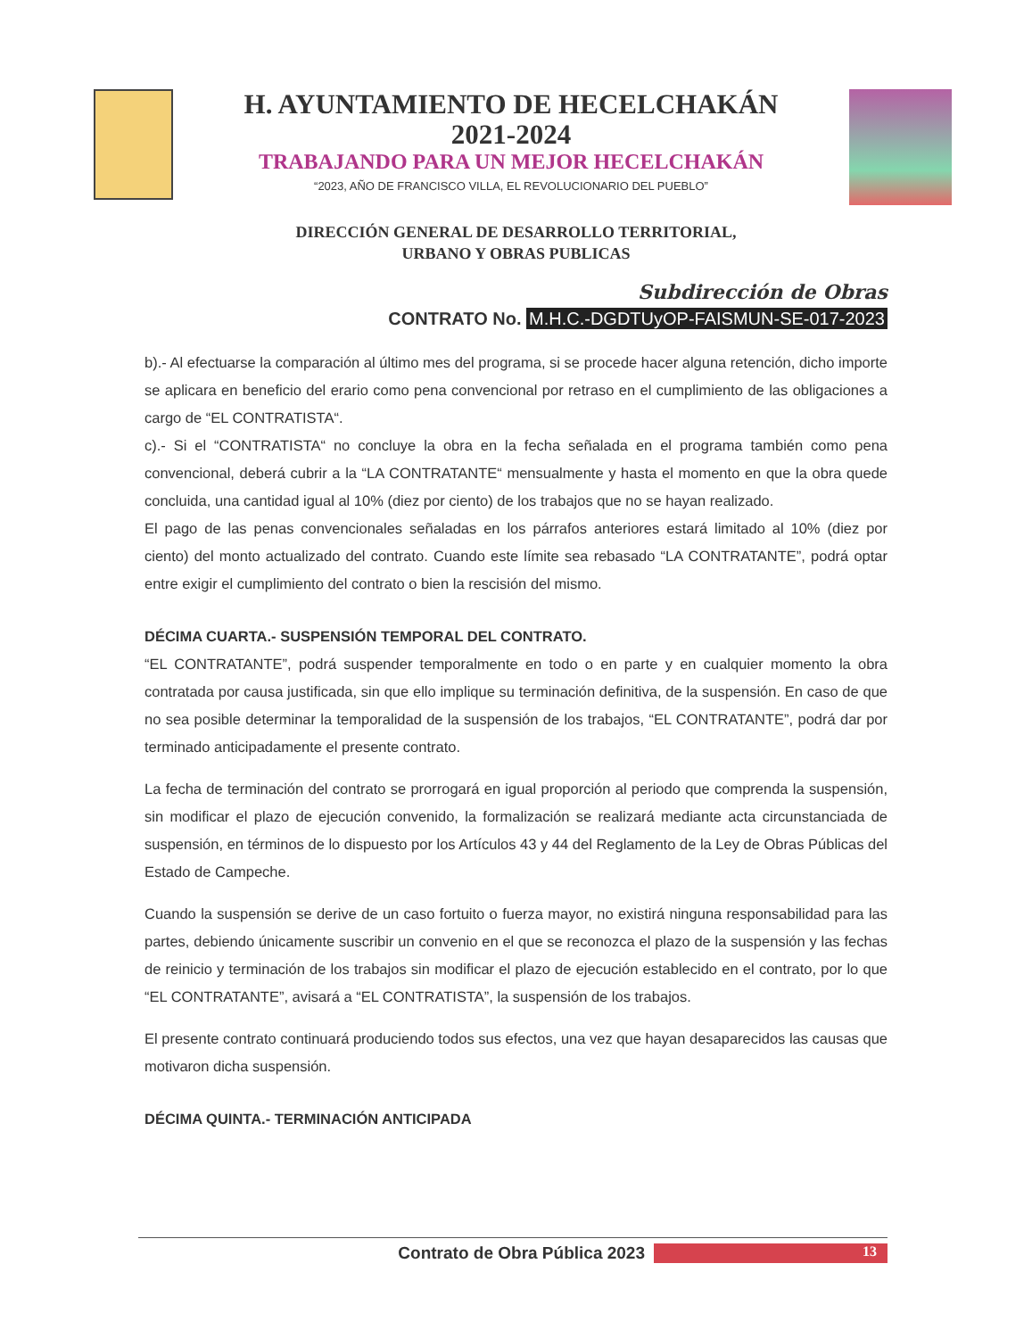H. AYUNTAMIENTO DE HECELCHAKÁN
2021-2024
TRABAJANDO PARA UN MEJOR HECELCHAKÁN
“2023, AÑO DE FRANCISCO VILLA, EL REVOLUCIONARIO DEL PUEBLO”
DIRECCIÓN GENERAL DE DESARROLLO TERRITORIAL,
URBANO Y OBRAS PUBLICAS
Subdirección de Obras
CONTRATO No. M.H.C.-DGDTUyOP-FAISMUN-SE-017-2023
b).- Al efectuarse la comparación al último mes del programa, si se procede hacer alguna retención, dicho importe se aplicara en beneficio del erario como pena convencional por retraso en el cumplimiento de las obligaciones a cargo de “EL CONTRATISTA“.
c).- Si el “CONTRATISTA“ no concluye la obra en la fecha señalada en el programa también como pena convencional, deberá cubrir a la “LA CONTRATANTE“ mensualmente y hasta el momento en que la obra quede concluida, una cantidad igual al 10% (diez por ciento) de los trabajos que no se hayan realizado.
El pago de las penas convencionales señaladas en los párrafos anteriores estará limitado al 10% (diez por ciento) del monto actualizado del contrato. Cuando este límite sea rebasado “LA CONTRATANTE”, podrá optar entre exigir el cumplimiento del contrato o bien la rescisión del mismo.
DÉCIMA CUARTA.- SUSPENSIÓN TEMPORAL DEL CONTRATO.
“EL CONTRATANTE”, podrá suspender temporalmente en todo o en parte y en cualquier momento la obra contratada por causa justificada, sin que ello implique su terminación definitiva, de la suspensión. En caso de que no sea posible determinar la temporalidad de la suspensión de los trabajos, “EL CONTRATANTE”, podrá dar por terminado anticipadamente el presente contrato.
La fecha de terminación del contrato se prorrogará en igual proporción al periodo que comprenda la suspensión, sin modificar el plazo de ejecución convenido, la formalización se realizará mediante acta circunstanciada de suspensión, en términos de lo dispuesto por los Artículos 43 y 44 del Reglamento de la Ley de Obras Públicas del Estado de Campeche.
Cuando la suspensión se derive de un caso fortuito o fuerza mayor, no existirá ninguna responsabilidad para las partes, debiendo únicamente suscribir un convenio en el que se reconozca el plazo de la suspensión y las fechas de reinicio y terminación de los trabajos sin modificar el plazo de ejecución establecido en el contrato, por lo que “EL CONTRATANTE”, avisará a “EL CONTRATISTA”, la suspensión de los trabajos.
El presente contrato continuará produciendo todos sus efectos, una vez que hayan desaparecidos las causas que motivaron dicha suspensión.
DÉCIMA QUINTA.- TERMINACIÓN ANTICIPADA
Contrato de Obra Pública 2023 13